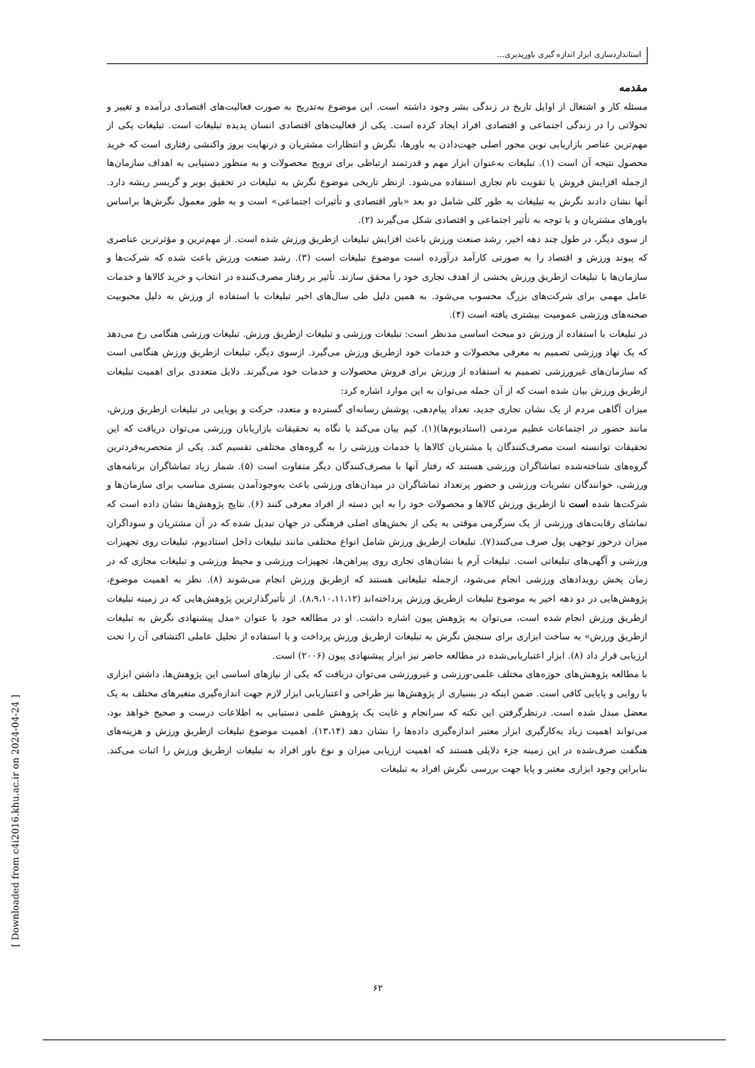استانداردسازی ابزار اندازه گیری باورپذیری...
مقدمه
مسئله کار و اشتغال از اوایل تاریخ در زندگی بشر وجود داشته است. این موضوع به‌تدریج به صورت فعالیت‌های اقتصادی درآمده و تغییر و تحولاتی را در زندگی اجتماعی و اقتصادی افراد ایجاد کرده است. یکی از فعالیت‌های اقتصادی انسان پدیده تبلیغات است. تبلیغات یکی از مهم‌ترین عناصر بازاریابی نوین محور اصلی جهت‌دادن به باورها، نگرش و انتظارات مشتریان و درنهایت بروز واکنشی رفتاری است که خرید محصول نتیجه آن است (۱). تبلیغات به‌عنوان ابزار مهم و قدرتمند ارتباطی برای ترویج محصولات و به منظور دستیابی به اهداف سازمان‌ها ازجمله افزایش فروش یا تقویت نام تجاری استفاده می‌شود. ازنظر تاریخی موضوع نگرش به تبلیغات در تحقیق بویر و گریسر ریشه دارد. آنها نشان دادند نگرش به تبلیغات به طور کلی شامل دو بعد «باور اقتصادی و تأثیرات اجتماعی» است و به طور معمول نگرش‌ها براساس باورهای مشتریان و با توجه به تأثیر اجتماعی و اقتصادی شکل می‌گیرند (۲).
از سوی دیگر، در طول چند دهه اخیر، رشد صنعت ورزش باعث افزایش تبلیغات ازطریق ورزش شده است. از مهم‌ترین و مؤثرترین عناصری که پیوند ورزش و اقتصاد را به صورتی کارآمد درآورده است موضوع تبلیغات است (۳). رشد صنعت ورزش باعث شده که شرکت‌ها و سازمان‌ها با تبلیغات ازطریق ورزش بخشی از اهدف تجاری خود را محقق سازند. تأثیر بر رفتار مصرف‌کننده در انتخاب و خرید کالاها و خدمات عامل مهمی برای شرکت‌های بزرگ محسوب می‌شود. به همین دلیل طی سال‌های اخیر تبلیغات با استفاده از ورزش به دلیل محبوبیت صحنه‌های ورزشی عمومیت بیشتری یافته است (۴).
در تبلیغات با استفاده از ورزش دو مبحث اساسی مدنظر است: تبلیغات ورزشی و تبلیغات ازطریق ورزش. تبلیغات ورزشی هنگامی رخ می‌دهد که یک نهاد ورزشی تصمیم به معرفی محصولات و خدمات خود ازطریق ورزش می‌گیرد. ازسوی دیگر، تبلیغات ازطریق ورزش هنگامی است که سازمان‌های غیرورزشی تصمیم به استفاده از ورزش برای فروش محصولات و خدمات خود می‌گیرند. دلایل متعددی برای اهمیت تبلیغات ازطریق ورزش بیان شده است که از آن جمله می‌توان به این موارد اشاره کرد:
میزان آگاهی مردم از یک نشان تجاری جدید، تعداد پیام‌دهی، پوشش رسانه‌ای گسترده و متعدد، حرکت و پویایی در تبلیغات ازطریق ورزش، مانند حضور در اجتماعات عظیم مردمی (استادیوم‌ها)(۱). کیم بیان می‌کند با نگاه به تحقیقات بازاریابان ورزشی می‌توان دریافت که این تحقیقات توانسته است مصرف‌کنندگان یا مشتریان کالاها یا خدمات ورزشی را به گروه‌های مختلفی تقسیم کند. یکی از منحصربه‌فردترین گروه‌های شناخته‌شده تماشاگران ورزشی هستند که رفتار آنها با مصرف‌کنندگان دیگر متفاوت است (۵). شمار زیاد تماشاگران برنامه‌های ورزشی، خوانندگان نشریات ورزشی و حضور پرتعداد تماشاگران در میدان‌های ورزشی باعث به‌وجودآمدن بستری مناسب برای سازمان‌ها و شرکت‌ها شده است تا ازطریق ورزش کالاها و محصولات خود را به این دسته از افراد معرفی کنند (۶). نتایج پژوهش‌ها نشان داده است که تماشای رقابت‌های ورزشی از یک سرگرمی موقتی به یکی از بخش‌های اصلی فرهنگی در جهان تبدیل شده که در آن مشتریان و سوداگران میزان درخور توجهی پول صرف می‌کنند(۷). تبلیغات ازطریق ورزش شامل انواع مختلفی مانند تبلیغات داخل استادیوم، تبلیغات روی تجهیزات ورزشی و آگهی‌های تبلیغاتی است. تبلیغات آرم یا نشان‌های تجاری روی پیراهن‌ها، تجهیزات ورزشی و محیط ورزشی و تبلیغات مجازی که در زمان پخش رویدادهای ورزشی انجام می‌شود، ازجمله تبلیغاتی هستند که ازطریق ورزش انجام می‌شوند (۸). نظر به اهمیت موضوع، پژوهش‌هایی در دو دهه اخیر به موضوع تبلیغات ازطریق ورزش پرداخته‌اند (۸،۹،۱۰،۱۱،۱۲). از تأثیرگذارترین پژوهش‌هایی که در زمینه تبلیغات ازطریق ورزش انجام شده است، می‌توان به پژوهش پیون اشاره داشت. او در مطالعه خود با عنوان «مدل پیشنهادی نگرش به تبلیغات ازطریق ورزش» به ساخت ابزاری برای سنجش نگرش به تبلیغات ازطریق ورزش پرداخت و با استفاده از تحلیل عاملی اکتشافی آن را تحت ارزیابی قرار داد (۸). ابزار اعتباریابی‌شده در مطالعه حاضر نیز ابزار پیشنهادی پیون (۲۰۰۶) است.
با مطالعه پژوهش‌های حوزه‌های مختلف علمی-ورزشی و غیرورزشی می‌توان دریافت که یکی از نیازهای اساسی این پژوهش‌ها، داشتن ابزاری با روایی و پایایی کافی است. ضمن اینکه در بسیاری از پژوهش‌ها نیز طراحی و اعتباریابی ابزار لازم جهت اندازه‌گیری متغیرهای مختلف به یک معضل مبدل شده است. درنظرگرفتن این نکته که سرانجام و غایت یک پژوهش علمی دستیابی به اطلاعات درست و صحیح خواهد بود، می‌تواند اهمیت زیاد به‌کارگیری ابزار معتبر اندازه‌گیری داده‌ها را نشان دهد (۱۳،۱۴). اهمیت موضوع تبلیغات ازطریق ورزش و هزینه‌های هنگفت صرف‌شده در این زمینه جزء دلایلی هستند که اهمیت ارزیابی میزان و نوع باور افراد به تبلیغات ازطریق ورزش را اثبات می‌کند. بنابراین وجود ابزاری معتبر و پایا جهت بررسی نگرش افراد به تبلیغات
۶۲
[ Downloaded from c4i2016.khu.ac.ir on 2024-04-24 ]